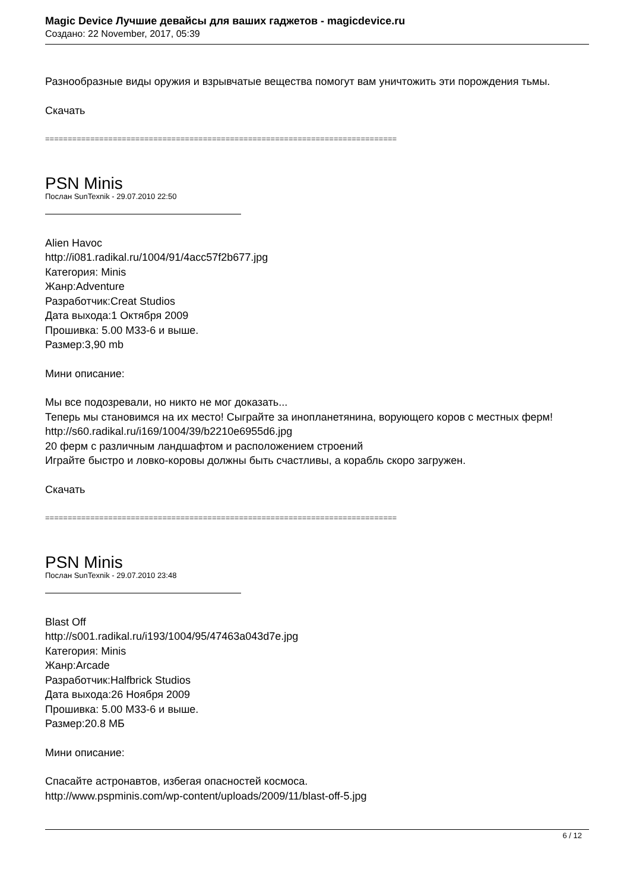Magic Device Лучшие девайсы для ваших гаджетов - magicdevice.ru
Создано: 22 November, 2017, 05:39
Разнообразные виды оружия и взрывчатые вещества помогут вам уничтожить эти порождения тьмы.
Скачать
==============================================================================
PSN Minis
Послан SunTexnik - 29.07.2010 22:50
Alien Havoc
http://i081.radikal.ru/1004/91/4acc57f2b677.jpg
Категория: Minis
Жанр:Adventure
Разработчик:Creat Studios
Дата выхода:1 Октября 2009
Прошивка: 5.00 M33-6 и выше.
Размер:3,90 mb
Мини описание:
Мы все подозревали, но никто не мог доказать...
Теперь мы становимся на их место! Сыграйте за инопланетянина, ворующего коров с местных ферм!
http://s60.radikal.ru/i169/1004/39/b2210e6955d6.jpg
20 ферм с различным ландшафтом и расположением строений
Играйте быстро и ловко-коровы должны быть счастливы, а корабль скоро загружен.
Скачать
==============================================================================
PSN Minis
Послан SunTexnik - 29.07.2010 23:48
Blast Off
http://s001.radikal.ru/i193/1004/95/47463a043d7e.jpg
Категория: Minis
Жанр:Arcade
Разработчик:Halfbrick Studios
Дата выхода:26 Ноября 2009
Прошивка: 5.00 M33-6 и выше.
Размер:20.8 МБ
Мини описание:
Спасайте астронавтов, избегая опасностей космоса.
http://www.pspminis.com/wp-content/uploads/2009/11/blast-off-5.jpg
6 / 12